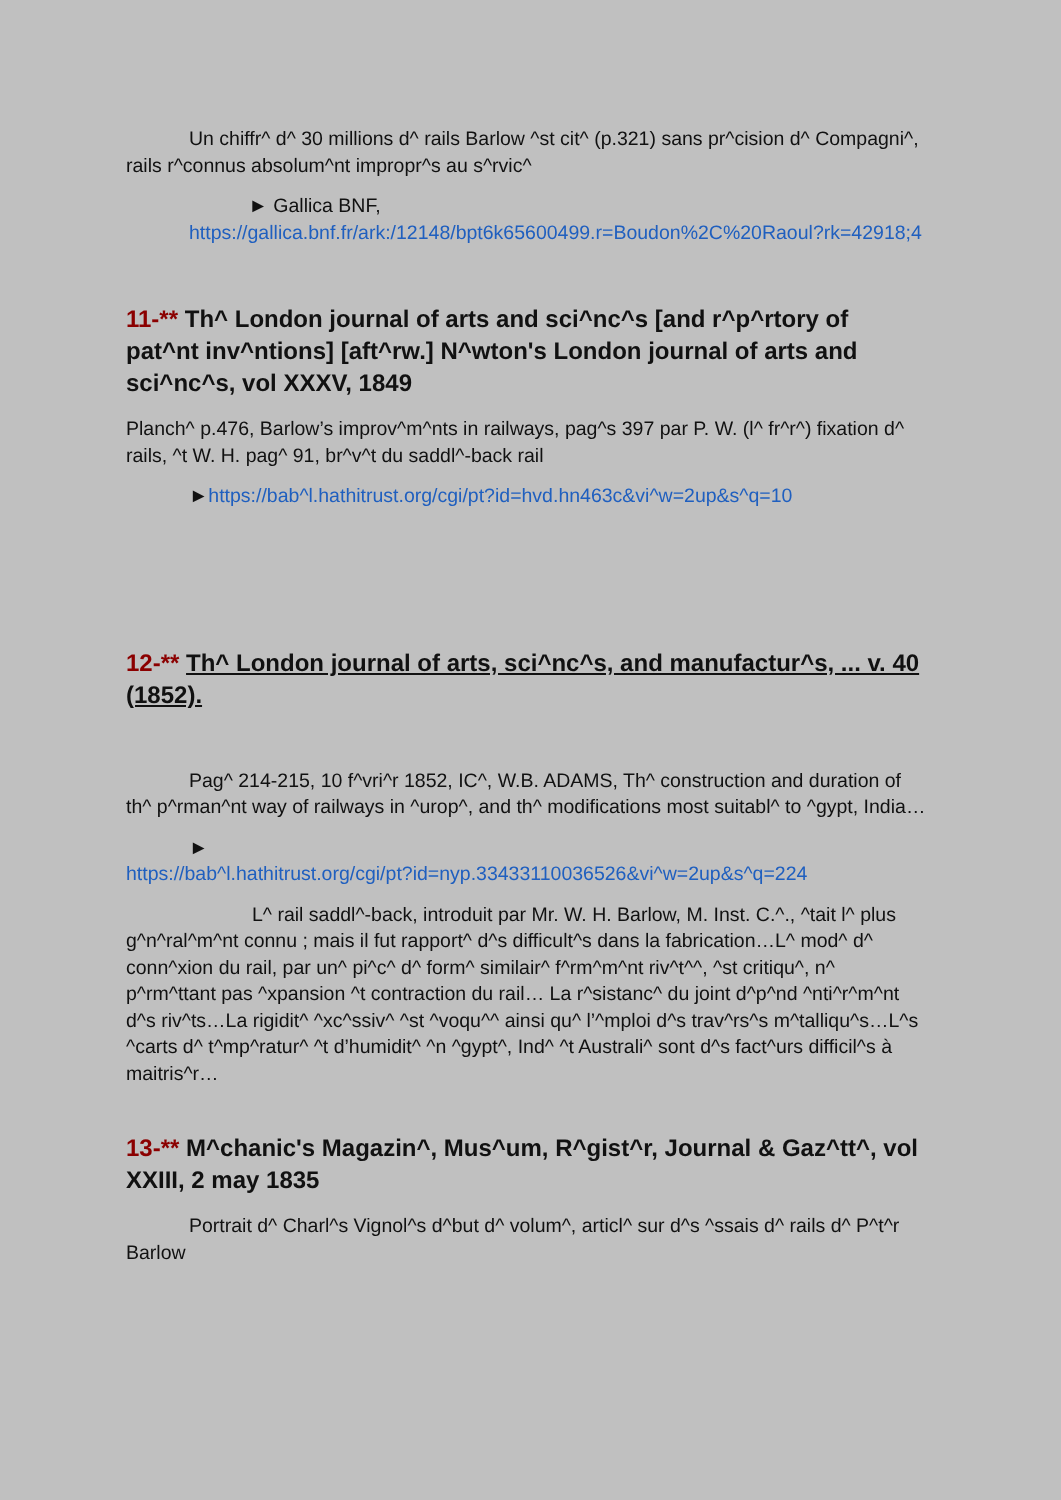Un chiffr^ d^ 30 millions d^ rails Barlow ^st cit^ (p.321) sans pr^cision d^ Compagni^, rails r^connus absolum^nt impropr^s au s^rvic^
► Gallica BNF,
https://gallica.bnf.fr/ark:/12148/bpt6k65600499.r=Boudon%2C%20Raoul?rk=42918;4
11-** Th^ London journal of arts and sci^nc^s [and r^p^rtory of pat^nt inv^ntions] [aft^rw.] N^wton's London journal of arts and sci^nc^s, vol XXXV, 1849
Planch^ p.476, Barlow’s improv^m^nts in railways, pag^s 397 par P. W. (l^ fr^r^) fixation d^ rails, ^t W. H. pag^ 91, br^v^t du saddl^-back rail
►https://bab^l.hathitrust.org/cgi/pt?id=hvd.hn463c&vi^w=2up&s^q=10
12-** Th^ London journal of arts, sci^nc^s, and manufactur^s, ... v. 40 (1852).
Pag^ 214-215, 10 f^vri^r 1852, IC^, W.B. ADAMS, Th^ construction and duration of th^ p^rman^nt way of railways in ^urop^, and th^ modifications most suitabl^ to ^gypt, India…
►
https://bab^l.hathitrust.org/cgi/pt?id=nyp.33433110036526&vi^w=2up&s^q=224
L^ rail saddl^-back, introduit par Mr. W. H. Barlow, M. Inst. C.^., ^tait l^ plus g^n^ral^m^nt connu ; mais il fut rapport^ d^s difficult^s dans la fabrication…L^ mod^ d^ conn^xion du rail, par un^ pi^c^ d^ form^ similair^ f^rm^m^nt riv^t^^, ^st critiqu^, n^ p^rm^ttant pas ^xpansion ^t contraction du rail… La r^sistanc^ du joint d^p^nd ^nti^r^m^nt d^s riv^ts…La rigidit^ ^xc^ssiv^ ^st ^voqu^^ ainsi qu^ l’^mploi d^s trav^rs^s m^talliqu^s…L^s ^carts d^ t^mp^ratur^ ^t d’humidit^ ^n ^gypt^, Ind^ ^t Australi^ sont d^s fact^urs difficil^s à maitris^r…
13-** M^chanic's Magazin^, Mus^um, R^gist^r, Journal & Gaz^tt^, vol XXIII, 2 may 1835
Portrait d^ Charl^s Vignol^s d^but d^ volum^, articl^ sur d^s ^ssais d^ rails d^ P^t^r Barlow